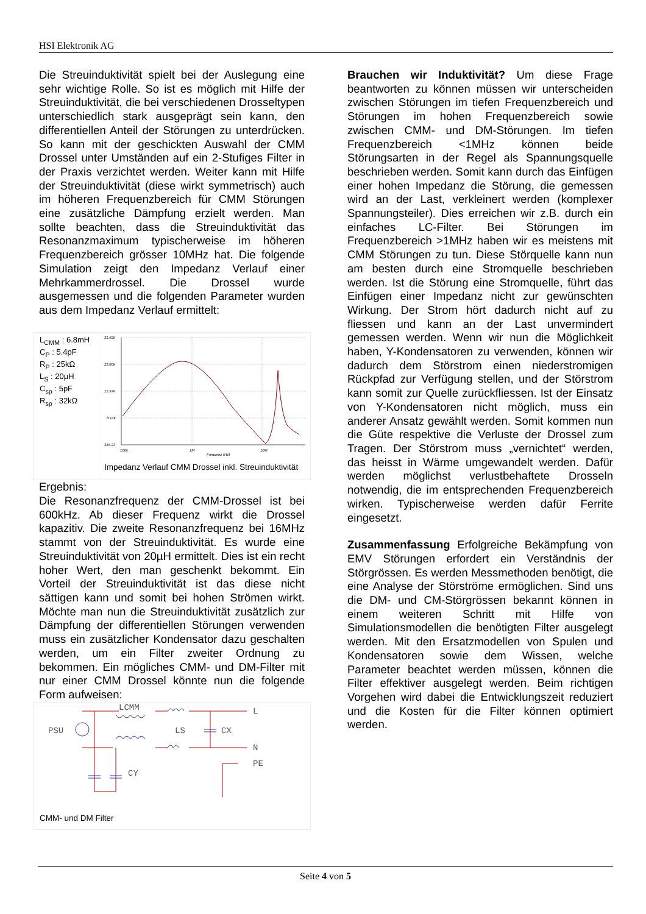HSI Elektronik AG
Die Streuinduktivität spielt bei der Auslegung eine sehr wichtige Rolle. So ist es möglich mit Hilfe der Streuinduktivität, die bei verschiedenen Drosseltypen unterschiedlich stark ausgeprägt sein kann, den differentiellen Anteil der Störungen zu unterdrücken. So kann mit der geschickten Auswahl der CMM Drossel unter Umständen auf ein 2-Stufiges Filter in der Praxis verzichtet werden. Weiter kann mit Hilfe der Streuinduktivität (diese wirkt symmetrisch) auch im höheren Frequenzbereich für CMM Störungen eine zusätzliche Dämpfung erzielt werden. Man sollte beachten, dass die Streuinduktivität das Resonanzmaximum typischerweise im höheren Frequenzbereich grösser 10MHz hat. Die folgende Simulation zeigt den Impedanz Verlauf einer Mehrkammerdrossel. Die Drossel wurde ausgemessen und die folgenden Parameter wurden aus dem Impedanz Verlauf ermittelt:
L<sub>CMM</sub> : 6.8mH
C<sub>P</sub> : 5.4pF
R<sub>P</sub> : 25kΩ
L<sub>S</sub> : 20µH
C<sub>sp</sub> : 5pF
R<sub>sp</sub> : 32kΩ
31.62k
23.80k
15.97k
8.14k
316.23
100k
1M
10M
Frequenz (Hz)
Impedanz Verlauf CMM Drossel inkl. Streuinduktivität
Ergebnis:
Die Resonanzfrequenz der CMM-Drossel ist bei 600kHz. Ab dieser Frequenz wirkt die Drossel kapazitiv. Die zweite Resonanzfrequenz bei 16MHz stammt von der Streuinduktivität. Es wurde eine Streuinduktivität von 20µH ermittelt. Dies ist ein recht hoher Wert, den man geschenkt bekommt. Ein Vorteil der Streuinduktivität ist das diese nicht sättigen kann und somit bei hohen Strömen wirkt. Möchte man nun die Streuinduktivität zusätzlich zur Dämpfung der differentiellen Störungen verwenden muss ein zusätzlicher Kondensator dazu geschalten werden, um ein Filter zweiter Ordnung zu bekommen. Ein mögliches CMM- und DM-Filter mit nur einer CMM Drossel könnte nun die folgende Form aufweisen:
PSU
LCMM
LS
CX
CY
L
N
PE
CMM- und DM Filter
Brauchen wir Induktivität? Um diese Frage beantworten zu können müssen wir unterscheiden zwischen Störungen im tiefen Frequenzbereich und Störungen im hohen Frequenzbereich sowie zwischen CMM- und DM-Störungen. Im tiefen Frequenzbereich <1MHz können beide Störungsarten in der Regel als Spannungsquelle beschrieben werden. Somit kann durch das Einfügen einer hohen Impedanz die Störung, die gemessen wird an der Last, verkleinert werden (komplexer Spannungsteiler). Dies erreichen wir z.B. durch ein einfaches LC-Filter. Bei Störungen im Frequenzbereich >1MHz haben wir es meistens mit CMM Störungen zu tun. Diese Störquelle kann nun am besten durch eine Stromquelle beschrieben werden. Ist die Störung eine Stromquelle, führt das Einfügen einer Impedanz nicht zur gewünschten Wirkung. Der Strom hört dadurch nicht auf zu fliessen und kann an der Last unvermindert gemessen werden. Wenn wir nun die Möglichkeit haben, Y-Kondensatoren zu verwenden, können wir dadurch dem Störstrom einen niederstromigen Rückpfad zur Verfügung stellen, und der Störstrom kann somit zur Quelle zurückfliessen. Ist der Einsatz von Y-Kondensatoren nicht möglich, muss ein anderer Ansatz gewählt werden. Somit kommen nun die Güte respektive die Verluste der Drossel zum Tragen. Der Störstrom muss „vernichtet“ werden, das heisst in Wärme umgewandelt werden. Dafür werden möglichst verlustbehaftete Drosseln notwendig, die im entsprechenden Frequenzbereich wirken. Typischerweise werden dafür Ferrite eingesetzt.
Zusammenfassung Erfolgreiche Bekämpfung von EMV Störungen erfordert ein Verständnis der Störgrössen. Es werden Messmethoden benötigt, die eine Analyse der Störströme ermöglichen. Sind uns die DM- und CM-Störgrössen bekannt können in einem weiteren Schritt mit Hilfe von Simulationsmodellen die benötigten Filter ausgelegt werden. Mit den Ersatzmodellen von Spulen und Kondensatoren sowie dem Wissen, welche Parameter beachtet werden müssen, können die Filter effektiver ausgelegt werden. Beim richtigen Vorgehen wird dabei die Entwicklungszeit reduziert und die Kosten für die Filter können optimiert werden.
Seite 4 von 5